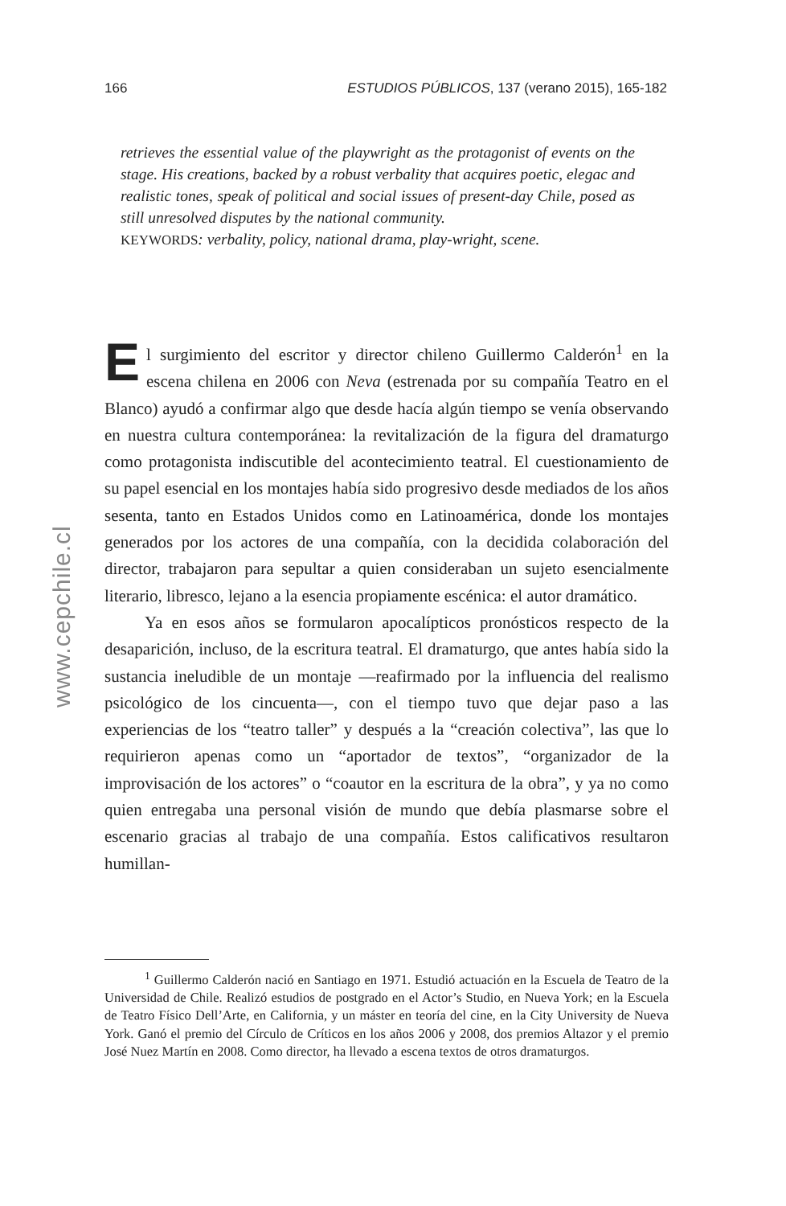www.cepchile.cl
166 ESTUDIOS PÚBLICOS, 137 (verano 2015), 165-182
retrieves the essential value of the playwright as the protagonist of events on the stage. His creations, backed by a robust verbality that acquires poetic, elegac and realistic tones, speak of political and social issues of present-day Chile, posed as still unresolved disputes by the national community.
KEYWORDS: verbality, policy, national drama, play-wright, scene.
El surgimiento del escritor y director chileno Guillermo Calderón<sup>1</sup> en la escena chilena en 2006 con Neva (estrenada por su compañía Teatro en el Blanco) ayudó a confirmar algo que desde hacía algún tiempo se venía observando en nuestra cultura contemporánea: la revitalización de la figura del dramaturgo como protagonista indiscutible del acontecimiento teatral. El cuestionamiento de su papel esencial en los montajes había sido progresivo desde mediados de los años sesenta, tanto en Estados Unidos como en Latinoamérica, donde los montajes generados por los actores de una compañía, con la decidida colaboración del director, trabajaron para sepultar a quien consideraban un sujeto esencialmente literario, libresco, lejano a la esencia propiamente escénica: el autor dramático.
Ya en esos años se formularon apocalípticos pronósticos respecto de la desaparición, incluso, de la escritura teatral. El dramaturgo, que antes había sido la sustancia ineludible de un montaje —reafirmado por la influencia del realismo psicológico de los cincuenta—, con el tiempo tuvo que dejar paso a las experiencias de los “teatro taller” y después a la “creación colectiva”, las que lo requirieron apenas como un “aportador de textos”, “organizador de la improvisación de los actores” o “coautor en la escritura de la obra”, y ya no como quien entregaba una personal visión de mundo que debía plasmarse sobre el escenario gracias al trabajo de una compañía. Estos calificativos resultaron humillan-
<sup>1</sup> Guillermo Calderón nació en Santiago en 1971. Estudió actuación en la Escuela de Teatro de la Universidad de Chile. Realizó estudios de postgrado en el Actor’s Studio, en Nueva York; en la Escuela de Teatro Físico Dell’Arte, en California, y un máster en teoría del cine, en la City University de Nueva York. Ganó el premio del Círculo de Críticos en los años 2006 y 2008, dos premios Altazor y el premio José Nuez Martín en 2008. Como director, ha llevado a escena textos de otros dramaturgos.